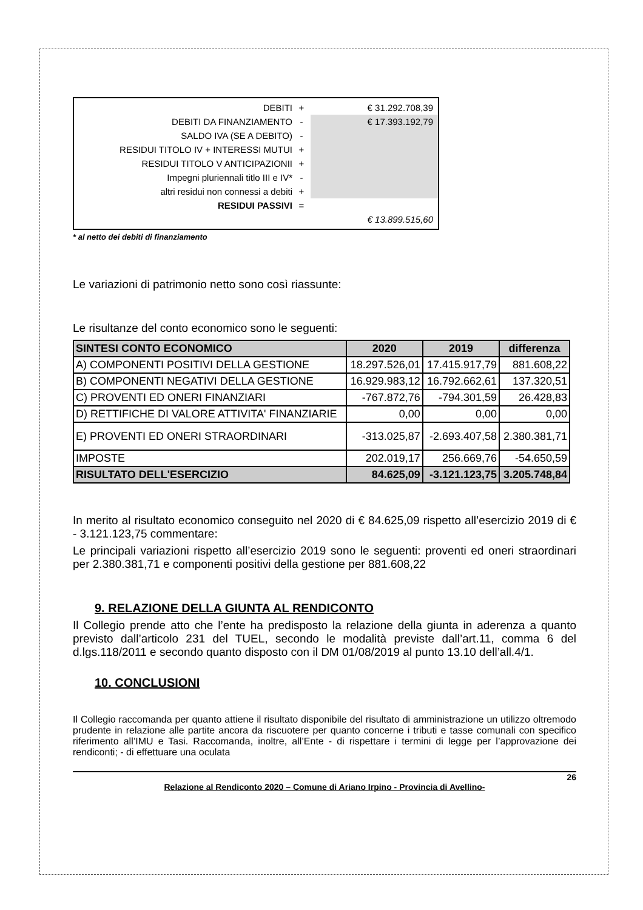DEBITI
+
€ 31.292.708,39
DEBITI DA FINANZIAMENTO
-
€ 17.393.192,79
SALDO IVA (SE A DEBITO)
-
RESIDUI TITOLO IV + INTERESSI MUTUI
+
RESIDUI TITOLO V ANTICIPAZIONII
+
Impegni pluriennali titlo III e IV*
-
altri residui non connessi a debiti
+
RESIDUI PASSIVI
=
€ 13.899.515,60
* al netto dei debiti di finanziamento
Le variazioni di patrimonio netto sono così riassunte:
Le risultanze del conto economico sono le seguenti:
| SINTESI CONTO ECONOMICO | 2020 | 2019 | differenza |
| --- | --- | --- | --- |
| A) COMPONENTI POSITIVI DELLA GESTIONE | 18.297.526,01 | 17.415.917,79 | 881.608,22 |
| B) COMPONENTI NEGATIVI DELLA GESTIONE | 16.929.983,12 | 16.792.662,61 | 137.320,51 |
| C) PROVENTI ED ONERI FINANZIARI | -767.872,76 | -794.301,59 | 26.428,83 |
| D) RETTIFICHE DI VALORE ATTIVITA' FINANZIARIE | 0,00 | 0,00 | 0,00 |
| E) PROVENTI ED ONERI STRAORDINARI | -313.025,87 | -2.693.407,58 | 2.380.381,71 |
| IMPOSTE | 202.019,17 | 256.669,76 | -54.650,59 |
| RISULTATO DELL'ESERCIZIO | 84.625,09 | -3.121.123,75 | 3.205.748,84 |
In merito al risultato economico conseguito nel 2020 di € 84.625,09 rispetto all’esercizio 2019 di € - 3.121.123,75 commentare:
Le principali variazioni rispetto all’esercizio 2019 sono le seguenti: proventi ed oneri straordinari per 2.380.381,71 e componenti positivi della gestione per 881.608,22
9. RELAZIONE DELLA GIUNTA AL RENDICONTO
Il Collegio prende atto che l’ente ha predisposto la relazione della giunta in aderenza a quanto previsto dall’articolo 231 del TUEL, secondo le modalità previste dall’art.11, comma 6 del d.lgs.118/2011 e secondo quanto disposto con il DM 01/08/2019 al punto 13.10 dell’all.4/1.
10. CONCLUSIONI
Il Collegio raccomanda per quanto attiene il risultato disponibile del risultato di amministrazione un utilizzo oltremodo prudente in relazione alle partite ancora da riscuotere per quanto concerne i tributi e tasse comunali con specifico riferimento all’IMU e Tasi. Raccomanda, inoltre, all’Ente - di rispettare i termini di legge per l’approvazione dei rendiconti; - di effettuare una oculata
26
Relazione al Rendiconto 2020 – Comune di Ariano Irpino - Provincia di Avellino-